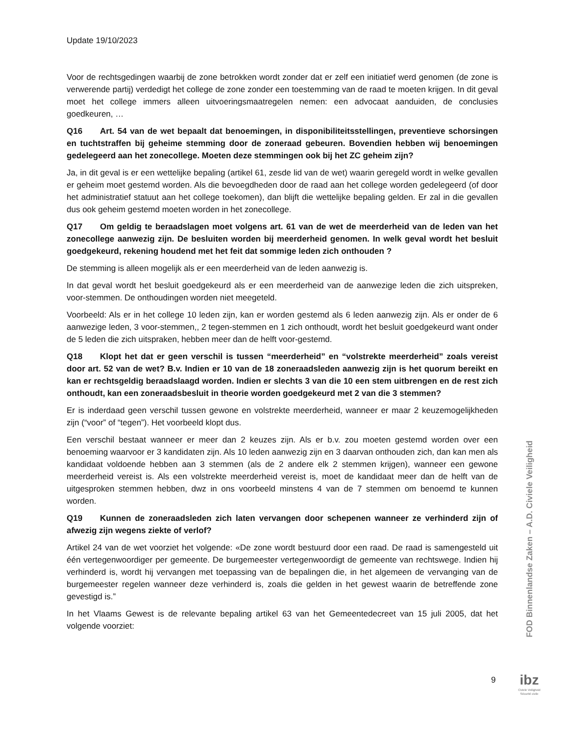Update 19/10/2023
Voor de rechtsgedingen waarbij de zone betrokken wordt zonder dat er zelf een initiatief werd genomen (de zone is verwerende partij) verdedigt het college de zone zonder een toestemming van de raad te moeten krijgen. In dit geval moet het college immers alleen uitvoeringsmaatregelen nemen: een advocaat aanduiden, de conclusies goedkeuren, …
Q16 Art. 54 van de wet bepaalt dat benoemingen, in disponibiliteitsstellingen, preventieve schorsingen en tuchtstraffen bij geheime stemming door de zoneraad gebeuren. Bovendien hebben wij benoemingen gedelegeerd aan het zonecollege. Moeten deze stemmingen ook bij het ZC geheim zijn?
Ja, in dit geval is er een wettelijke bepaling (artikel 61, zesde lid van de wet) waarin geregeld wordt in welke gevallen er geheim moet gestemd worden. Als die bevoegdheden door de raad aan het college worden gedelegeerd (of door het administratief statuut aan het college toekomen), dan blijft die wettelijke bepaling gelden. Er zal in die gevallen dus ook geheim gestemd moeten worden in het zonecollege.
Q17 Om geldig te beraadslagen moet volgens art. 61 van de wet de meerderheid van de leden van het zonecollege aanwezig zijn. De besluiten worden bij meerderheid genomen. In welk geval wordt het besluit goedgekeurd, rekening houdend met het feit dat sommige leden zich onthouden ?
De stemming is alleen mogelijk als er een meerderheid van de leden aanwezig is.
In dat geval wordt het besluit goedgekeurd als er een meerderheid van de aanwezige leden die zich uitspreken, voor-stemmen. De onthoudingen worden niet meegeteld.
Voorbeeld: Als er in het college 10 leden zijn, kan er worden gestemd als 6 leden aanwezig zijn. Als er onder de 6 aanwezige leden, 3 voor-stemmen,, 2 tegen-stemmen en 1 zich onthoudt, wordt het besluit goedgekeurd want onder de 5 leden die zich uitspraken, hebben meer dan de helft voor-gestemd.
Q18 Klopt het dat er geen verschil is tussen “meerderheid” en “volstrekte meerderheid” zoals vereist door art. 52 van de wet? B.v. Indien er 10 van de 18 zoneraadsleden aanwezig zijn is het quorum bereikt en kan er rechtsgeldig beraadslaagd worden. Indien er slechts 3 van die 10 een stem uitbrengen en de rest zich onthoudt, kan een zoneraadsbesluit in theorie worden goedgekeurd met 2 van die 3 stemmen?
Er is inderdaad geen verschil tussen gewone en volstrekte meerderheid, wanneer er maar 2 keuzemogelijkheden zijn (“voor” of “tegen”). Het voorbeeld klopt dus.
Een verschil bestaat wanneer er meer dan 2 keuzes zijn. Als er b.v. zou moeten gestemd worden over een benoeming waarvoor er 3 kandidaten zijn. Als 10 leden aanwezig zijn en 3 daarvan onthouden zich, dan kan men als kandidaat voldoende hebben aan 3 stemmen (als de 2 andere elk 2 stemmen krijgen), wanneer een gewone meerderheid vereist is. Als een volstrekte meerderheid vereist is, moet de kandidaat meer dan de helft van de uitgesproken stemmen hebben, dwz in ons voorbeeld minstens 4 van de 7 stemmen om benoemd te kunnen worden.
Q19 Kunnen de zoneraadsleden zich laten vervangen door schepenen wanneer ze verhinderd zijn of afwezig zijn wegens ziekte of verlof?
Artikel 24 van de wet voorziet het volgende: «De zone wordt bestuurd door een raad. De raad is samengesteld uit één vertegenwoordiger per gemeente. De burgemeester vertegenwoordigt de gemeente van rechtswege. Indien hij verhinderd is, wordt hij vervangen met toepassing van de bepalingen die, in het algemeen de vervanging van de burgemeester regelen wanneer deze verhinderd is, zoals die gelden in het gewest waarin de betreffende zone gevestigd is.”
In het Vlaams Gewest is de relevante bepaling artikel 63 van het Gemeentedecreet van 15 juli 2005, dat het volgende voorziet:
FOD Binnenlandse Zaken – A.D. Civiele Veiligheid
9
ibz
Civiele Veiligheid
Sécurité civile